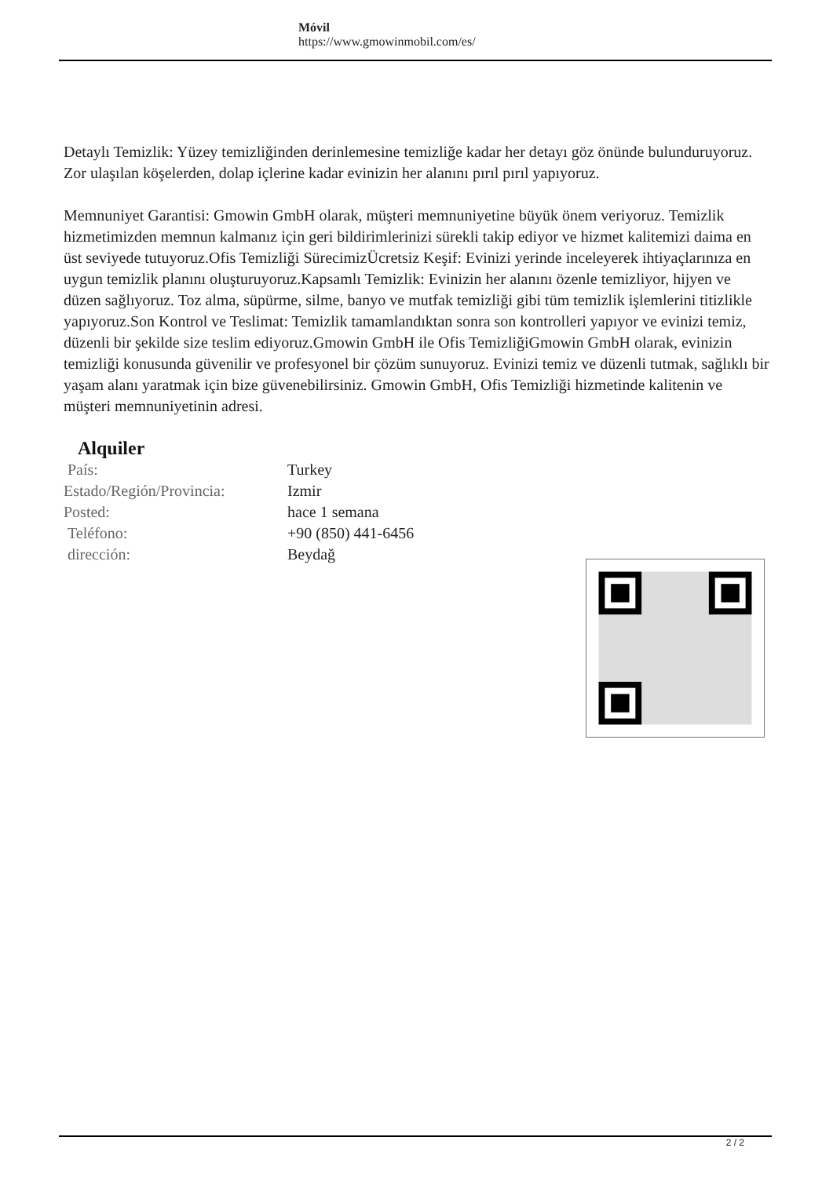Móvil
https://www.gmowinmobil.com/es/
Detaylı Temizlik: Yüzey temizliğinden derinlemesine temizliğe kadar her detayı göz önünde bulunduruyoruz. Zor ulaşılan köşelerden, dolap içlerine kadar evinizin her alanını pırıl pırıl yapıyoruz.
Memnuniyet Garantisi: Gmowin GmbH olarak, müşteri memnuniyetine büyük önem veriyoruz. Temizlik hizmetimizden memnun kalmanız için geri bildirimlerinizi sürekli takip ediyor ve hizmet kalitemizi daima en üst seviyede tutuyoruz.Ofis Temizliği SürecimizÜcretsiz Keşif: Evinizi yerinde inceleyerek ihtiyaçlarınıza en uygun temizlik planını oluşturuyoruz.Kapsamlı Temizlik: Evinizin her alanını özenle temizliyor, hijyen ve düzen sağlıyoruz. Toz alma, süpürme, silme, banyo ve mutfak temizliği gibi tüm temizlik işlemlerini titizlikle yapıyoruz.Son Kontrol ve Teslimat: Temizlik tamamlandıktan sonra son kontrolleri yapıyor ve evinizi temiz, düzenli bir şekilde size teslim ediyoruz.Gmowin GmbH ile Ofis TemizliğiGmowin GmbH olarak, evinizin temizliği konusunda güvenilir ve profesyonel bir çözüm sunuyoruz. Evinizi temiz ve düzenli tutmak, sağlıklı bir yaşam alanı yaratmak için bize güvenebilirsiniz. Gmowin GmbH, Ofis Temizliği hizmetinde kalitenin ve müşteri memnuniyetinin adresi.
Alquiler
| País: | Turkey |
| Estado/Región/Provincia: | Izmir |
| Posted: | hace 1 semana |
| Teléfono: | +90 (850) 441-6456 |
| dirección: | Beydağ |
2 / 2